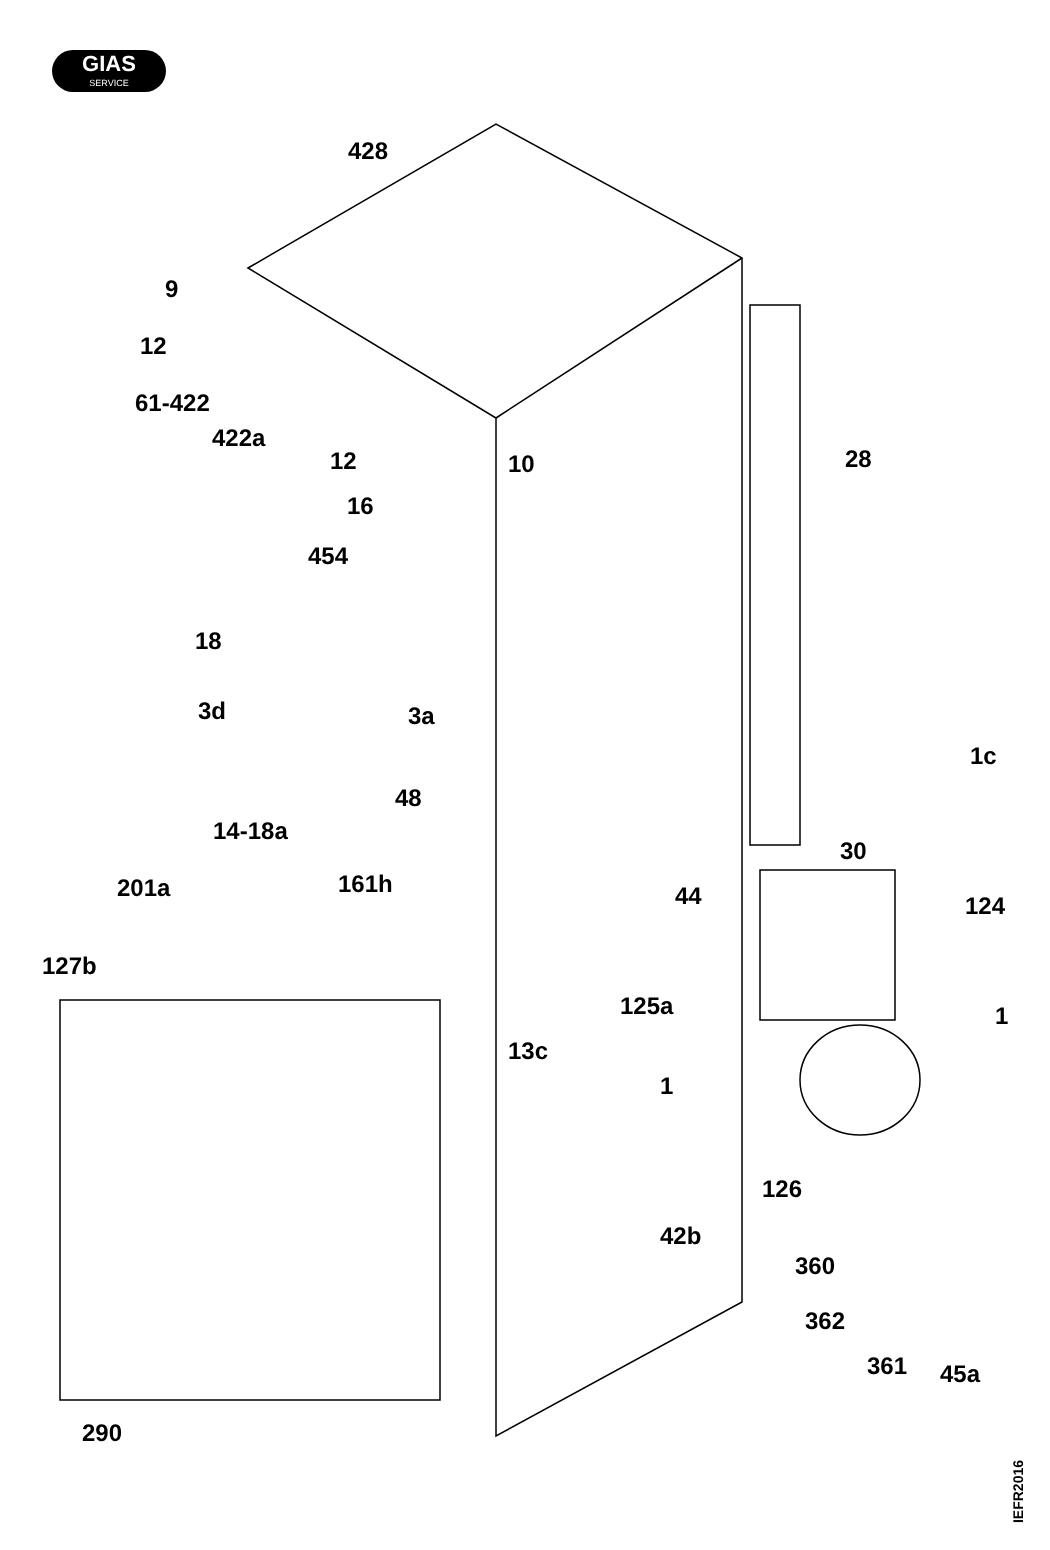GIAS
SERVICE
428
9
12
61-422
422a
12 10 28
16
454
18
3d 3a
48
14-18a
1c
30
201a 161h 44 124
127b
125a 1
13c
1
126
42b
360
362
361 45a
290
IEFR2016